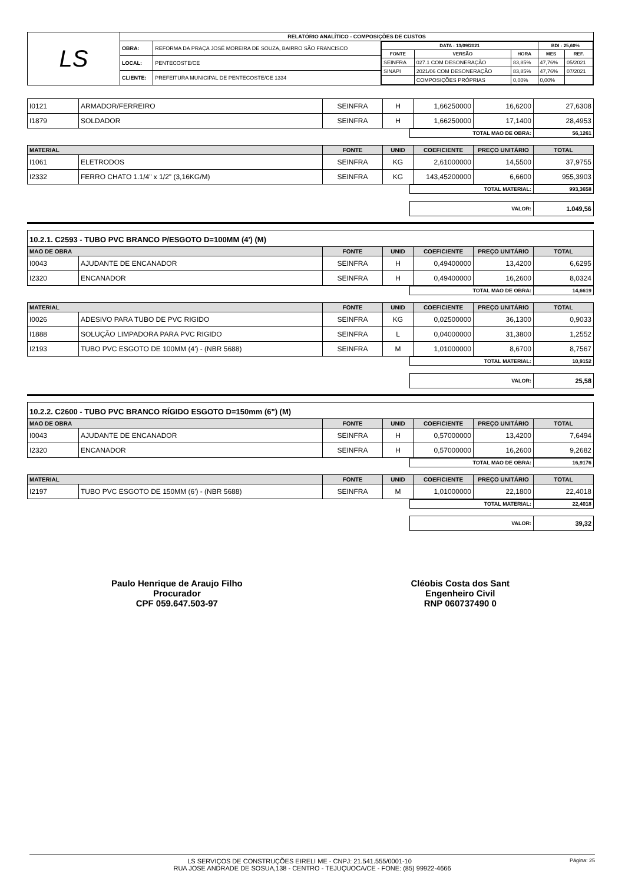| LS | RELATÓRIO ANALÍTICO - COMPOSIÇÕES DE CUSTOS | | |
| | OBRA: | REFORMA DA PRAÇA JOSÉ MOREIRA DE SOUZA, BAIRRO SÃO FRANCISCO | / DATA : 13/09/2021 / / / BDI : 25,60% / / / --- / --- / --- / --- / --- / / FONTE / VERSÃO / HORA / MES / REF. / / SEINFRA / 027.1 COM DESONERAÇÃO / 83,85% / 47,76% / 05/2021 / / SINAPI / 2021/06 COM DESONERAÇÃO / 83,85% / 47,76% / 07/2021 / / / COMPOSIÇÕES PRÓPRIAS / 0,00% / 0,00% / / |
| | LOCAL: | PENTECOSTE/CE | |
| | CLIENTE: | PREFEITURA MUNICIPAL DE PENTECOSTE/CE 1334 | |
| I0121 | ARMADOR/FERREIRO | SEINFRA | H | 1,66250000 | 16,6200 | 27,6308 |
| I1879 | SOLDADOR | SEINFRA | H | 1,66250000 | 17,1400 | 28,4953 |
| TOTAL MAO DE OBRA: | 56,1261 |
| MATERIAL | | FONTE | UNID | COEFICIENTE | PREÇO UNITÁRIO | TOTAL |
| --- | --- | --- | --- | --- | --- | --- |
| I1061 | ELETRODOS | SEINFRA | KG | 2,61000000 | 14,5500 | 37,9755 |
| I2332 | FERRO CHATO 1.1/4" x 1/2" (3,16KG/M) | SEINFRA | KG | 143,45200000 | 6,6600 | 955,3903 |
| TOTAL MATERIAL: | 993,3658 |
| VALOR: | 1.049,56 |
10.2.1. C2593 - TUBO PVC BRANCO P/ESGOTO D=100MM (4') (M)
| MAO DE OBRA | | FONTE | UNID | COEFICIENTE | PREÇO UNITÁRIO | TOTAL |
| --- | --- | --- | --- | --- | --- | --- |
| I0043 | AJUDANTE DE ENCANADOR | SEINFRA | H | 0,49400000 | 13,4200 | 6,6295 |
| I2320 | ENCANADOR | SEINFRA | H | 0,49400000 | 16,2600 | 8,0324 |
| TOTAL MAO DE OBRA: | 14,6619 |
| MATERIAL | | FONTE | UNID | COEFICIENTE | PREÇO UNITÁRIO | TOTAL |
| --- | --- | --- | --- | --- | --- | --- |
| I0026 | ADESIVO PARA TUBO DE PVC RIGIDO | SEINFRA | KG | 0,02500000 | 36,1300 | 0,9033 |
| I1888 | SOLUÇÃO LIMPADORA PARA PVC RIGIDO | SEINFRA | L | 0,04000000 | 31,3800 | 1,2552 |
| I2193 | TUBO PVC ESGOTO DE 100MM (4') - (NBR 5688) | SEINFRA | M | 1,01000000 | 8,6700 | 8,7567 |
| TOTAL MATERIAL: | 10,9152 |
| VALOR: | 25,58 |
10.2.2. C2600 - TUBO PVC BRANCO RÍGIDO ESGOTO D=150mm (6") (M)
| MAO DE OBRA | | FONTE | UNID | COEFICIENTE | PREÇO UNITÁRIO | TOTAL |
| --- | --- | --- | --- | --- | --- | --- |
| I0043 | AJUDANTE DE ENCANADOR | SEINFRA | H | 0,57000000 | 13,4200 | 7,6494 |
| I2320 | ENCANADOR | SEINFRA | H | 0,57000000 | 16,2600 | 9,2682 |
| TOTAL MAO DE OBRA: | 16,9176 |
| MATERIAL | | FONTE | UNID | COEFICIENTE | PREÇO UNITÁRIO | TOTAL |
| --- | --- | --- | --- | --- | --- | --- |
| I2197 | TUBO PVC ESGOTO DE 150MM (6') - (NBR 5688) | SEINFRA | M | 1,01000000 | 22,1800 | 22,4018 |
| TOTAL MATERIAL: | 22,4018 |
| VALOR: | 39,32 |
Paulo Henrique de Araujo Filho
Procurador
CPF 059.647.503-97
Cléobis Costa dos Sant
Engenheiro Civil
RNP 060737490 0
Página: 25 LS SERVIÇOS DE CONSTRUÇÕES EIRELI ME - CNPJ: 21.541.555/0001-10
RUA JOSE ANDRADE DE SOSUA,138 - CENTRO - TEJUÇUOCA/CE - FONE: (85) 99922-4666